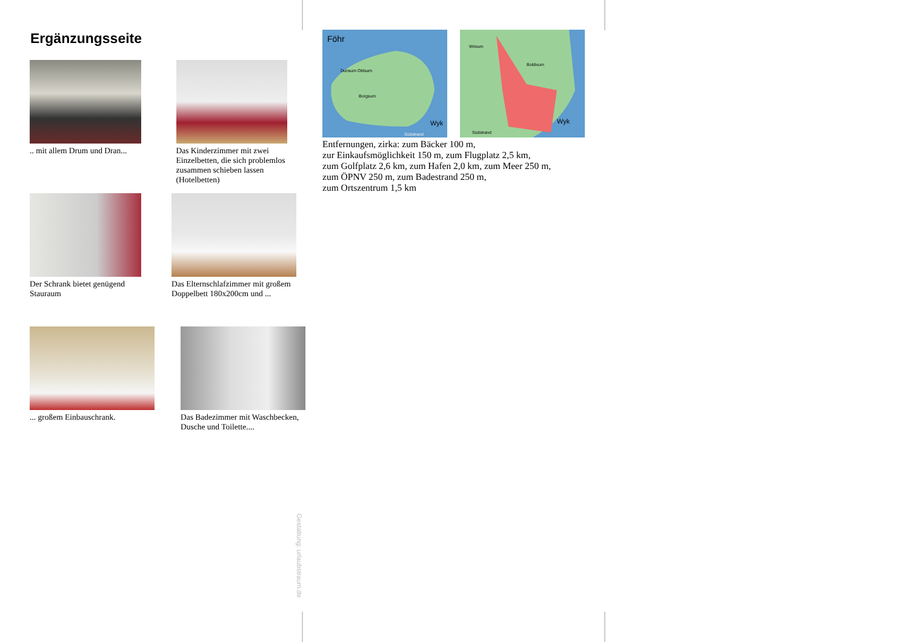Ergänzungsseite
.. mit allem Drum und Dran...
Das Kinderzimmer mit zwei Einzelbetten, die sich problemlos zusammen schieben lassen (Hotelbetten)
Der Schrank bietet genügend Stauraum
Das Elternschlafzimmer mit großem Doppelbett 180x200cm und ...
... großem Einbauschrank.
Das Badezimmer mit Waschbecken, Dusche und Toilette....
Föhr
Dunsum Oldsum
Borgsum
Wyk
Südstrand
Wrixum
Boldixum
Wyk
Südstrand
Entfernungen, zirka: zum Bäcker 100 m,
zur Einkaufsmöglichkeit 150 m, zum Flugplatz 2,5 km,
zum Golfplatz 2,6 km, zum Hafen 2,0 km, zum Meer 250 m,
zum ÖPNV 250 m, zum Badestrand 250 m,
zum Ortszentrum 1,5 km
Gestaltung: urlaubstraum.de